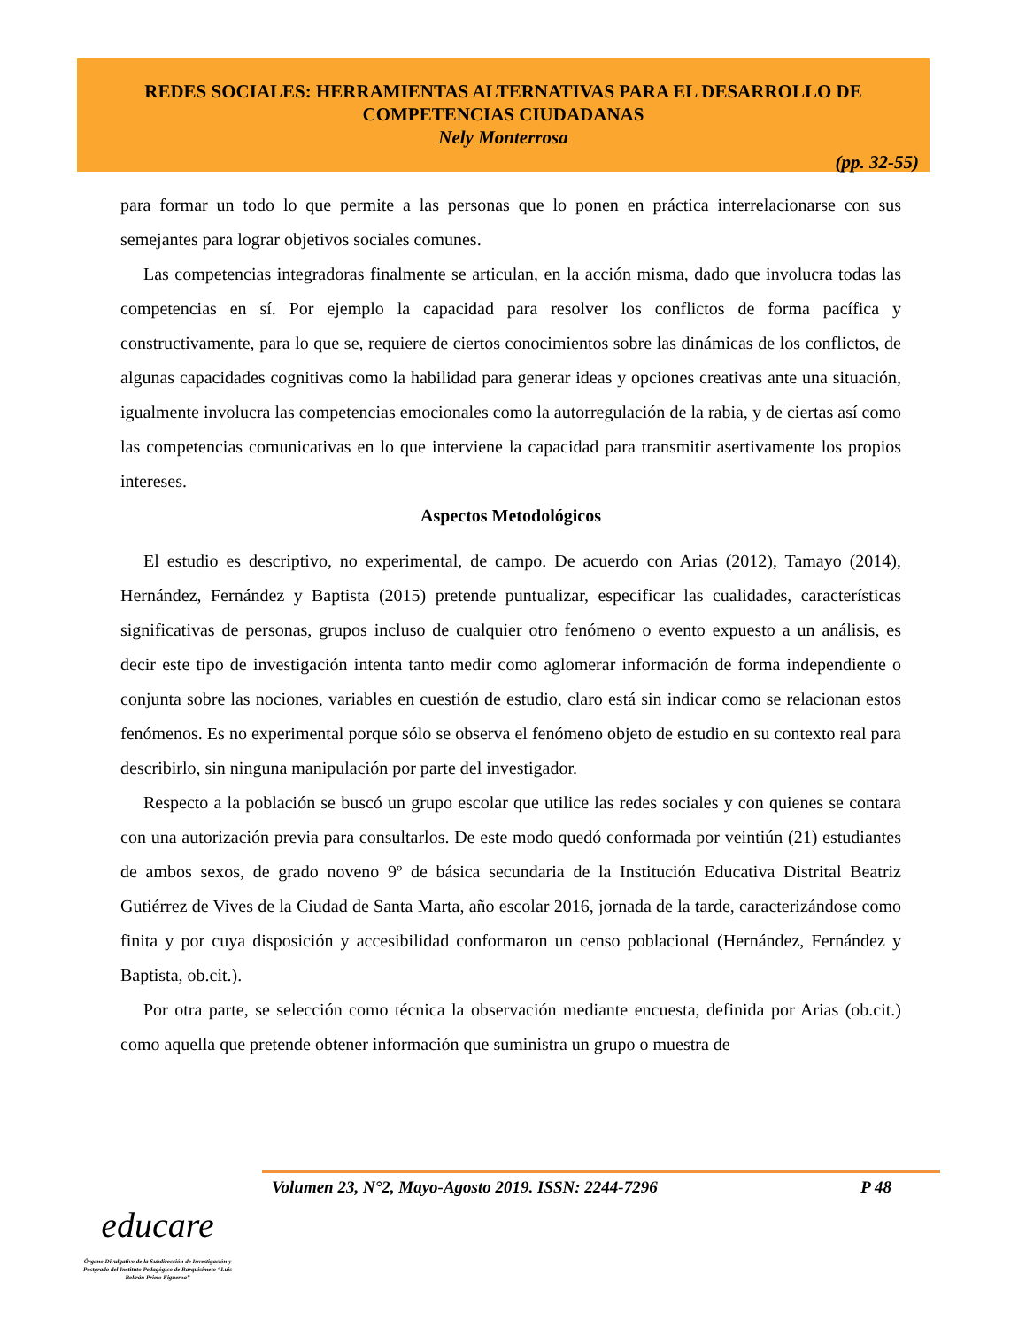REDES SOCIALES: HERRAMIENTAS ALTERNATIVAS PARA EL DESARROLLO DE COMPETENCIAS CIUDADANAS
Nely Monterrosa
(pp. 32-55)
para formar un todo lo que permite a las personas que lo ponen en práctica interrelacionarse con sus semejantes para lograr objetivos sociales comunes.
Las competencias integradoras finalmente se articulan, en la acción misma, dado que involucra todas las competencias en sí. Por ejemplo la capacidad para resolver los conflictos de forma pacífica y constructivamente, para lo que se, requiere de ciertos conocimientos sobre las dinámicas de los conflictos, de algunas capacidades cognitivas como la habilidad para generar ideas y opciones creativas ante una situación, igualmente involucra las competencias emocionales como la autorregulación de la rabia, y de ciertas así como las competencias comunicativas en lo que interviene la capacidad para transmitir asertivamente los propios intereses.
Aspectos Metodológicos
El estudio es descriptivo, no experimental, de campo. De acuerdo con Arias (2012), Tamayo (2014), Hernández, Fernández y Baptista (2015) pretende puntualizar, especificar las cualidades, características significativas de personas, grupos incluso de cualquier otro fenómeno o evento expuesto a un análisis, es decir este tipo de investigación intenta tanto medir como aglomerar información de forma independiente o conjunta sobre las nociones, variables en cuestión de estudio, claro está sin indicar como se relacionan estos fenómenos. Es no experimental porque sólo se observa el fenómeno objeto de estudio en su contexto real para describirlo, sin ninguna manipulación por parte del investigador.
Respecto a la población se buscó un grupo escolar que utilice las redes sociales y con quienes se contara con una autorización previa para consultarlos. De este modo quedó conformada por veintiún (21) estudiantes de ambos sexos, de grado noveno 9º de básica secundaria de la Institución Educativa Distrital Beatriz Gutiérrez de Vives de la Ciudad de Santa Marta, año escolar 2016, jornada de la tarde, caracterizándose como finita y por cuya disposición y accesibilidad conformaron un censo poblacional (Hernández, Fernández y Baptista, ob.cit.).
Por otra parte, se selección como técnica la observación mediante encuesta, definida por Arias (ob.cit.) como aquella que pretende obtener información que suministra un grupo o muestra de
Volumen 23, N°2, Mayo-Agosto 2019. ISSN: 2244-7296 P 48
educare
Órgano Divulgativo de la Subdirección de Investigación y Postgrado del Instituto Pedagógico de Barquisimeto “Luis Beltrán Prieto Figueroa”